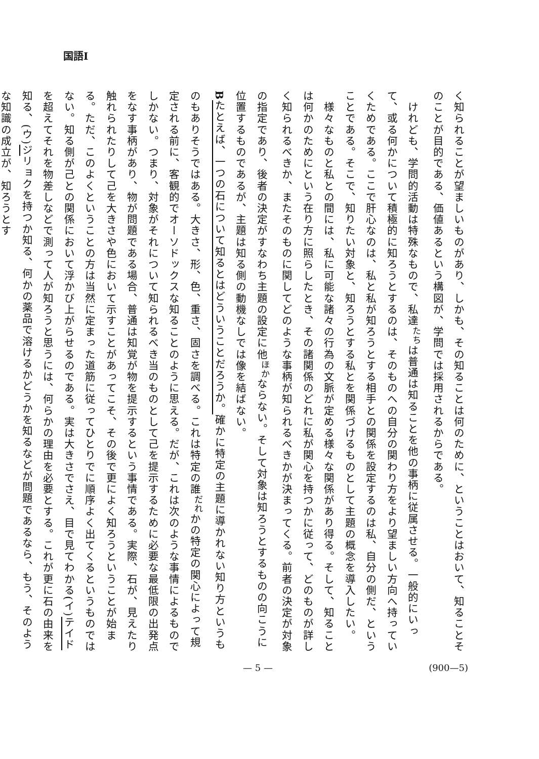国語Ⅰ
く知られることが望ましいものがあり、しかも、その知ることは何のために、ということはおいて、知ることそのことが目的である、価値あるという構図が、学問では採用されるからである。
　けれども、学問的活動は特殊なもので、私達<sup>たち</sup>は普通は知ることを他の事柄に従属させる。一般的にいって、或る何かについて積極的に知ろうとするのは、そのものへの自分の関わり方をより望ましい方向へ持っていくためである。ここで肝心なのは、私と私が知ろうとする相手との関係を設定するのは私、自分の側だ、ということである。そこで、知りたい対象と、知ろうとする私とを関係づけるものとして主題の概念を導入したい。
　様々なものと私との間には、私に可能な諸々の行為の文脈が定める様々な関係があり得る。そして、知ることは何かのためにという在り方に照らしたとき、その諸関係のどれに私が関心を持つかに従って、どのものが詳しく知られるべきか、またそのものに関してどのような事柄が知られるべきかが決まってくる。前者の決定が対象の指定であり、後者の決定がすなわち主題の設定に他<sup>ほか</sup>ならない。そして対象は知ろうとするものの向こうに位置するものであるが、主題は知る側の動機なしでは像を結ばない。
Bたとえば、一つの石について知るとはどういうことだろうか。確かに特定の主題に導かれない知り方というものもありそうではある。大きさ、形、色、重さ、固さを調べる。これは特定の誰<sup>だれ</sup>かの特定の関心によって規定される前に、客観的でオーソドックスな知ることのように思える。だが、これは次のような事情によるものでしかない。つまり、対象がそれについて知られるべき当のものとして己を提示するために必要な最低限の出発点をなす事柄があり、物が問題である場合、普通は知覚が物を提示するという事情である。実際、石が、見えたり触れられたりして己を大きさや色において示すことがあってこそ、その後で更によく知ろうということが始まる。ただ、このよくということの方は当然に定まった道筋に従ってひとりでに順序よく出てくるというものではない。知る側が己との関係において浮かび上がらせるのである。実は大きさでさえ、目で見てわかる(イ)テイドを超えてそれを物差しなどで測って人が知ろうと思うには、何らかの理由を必要とする。これが更に石の由来を知る、(ウ)ジリョクを持つか知る、何かの薬品で溶けるかどうかを知るなどが問題であるなら、もう、そのような知識の成立が、知ろうとす
— 5 — (900—5)